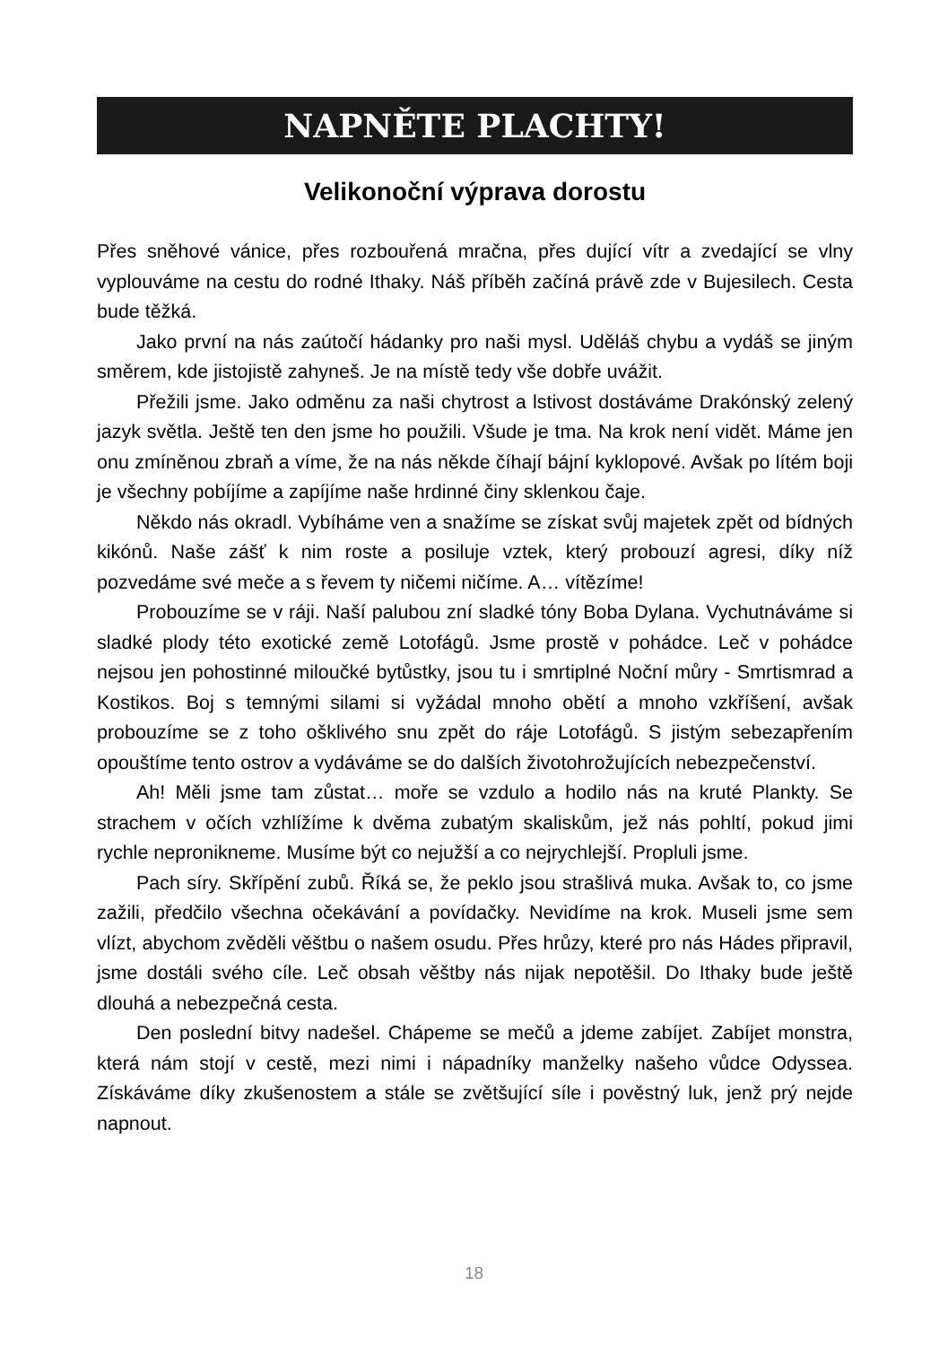NAPNĚTE PLACHTY!
Velikonoční výprava dorostu
Přes sněhové vánice, přes rozbouřená mračna, přes dující vítr a zvedající se vlny vyplouváme na cestu do rodné Ithaky. Náš příběh začíná právě zde v Bujesilech. Cesta bude těžká.
Jako první na nás zaútočí hádanky pro naši mysl. Uděláš chybu a vydáš se jiným směrem, kde jistojistě zahyneš. Je na místě tedy vše dobře uvážit.
Přežili jsme. Jako odměnu za naši chytrost a lstivost dostáváme Drakónský zelený jazyk světla. Ještě ten den jsme ho použili. Všude je tma. Na krok není vidět. Máme jen onu zmíněnou zbraň a víme, že na nás někde číhají bájní kyklopové. Avšak po lítém boji je všechny pobíjíme a zapíjíme naše hrdinné činy sklenkou čaje.
Někdo nás okradl. Vybíháme ven a snažíme se získat svůj majetek zpět od bídných kikónů. Naše zášť k nim roste a posiluje vztek, který probouzí agresi, díky níž pozvedáme své meče a s řevem ty ničemi ničíme. A… vítězíme!
Probouzíme se v ráji. Naší palubou zní sladké tóny Boba Dylana. Vychutnáváme si sladké plody této exotické země Lotofágů. Jsme prostě v pohádce. Leč v pohádce nejsou jen pohostinné miloučké bytůstky, jsou tu i smrtiplné Noční můry - Smrtismrad a Kostikos. Boj s temnými silami si vyžádal mnoho obětí a mnoho vzkříšení, avšak probouzíme se z toho ošklivého snu zpět do ráje Lotofágů. S jistým sebezapřením opouštíme tento ostrov a vydáváme se do dalších životohrožujících nebezpečenství.
Ah! Měli jsme tam zůstat… moře se vzdulo a hodilo nás na kruté Plankty. Se strachem v očích vzhlížíme k dvěma zubatým skaliskům, jež nás pohltí, pokud jimi rychle nepronikneme. Musíme být co nejužší a co nejrychlejší. Propluli jsme.
Pach síry. Skřípění zubů. Říká se, že peklo jsou strašlivá muka. Avšak to, co jsme zažili, předčilo všechna očekávání a povídačky. Nevidíme na krok. Museli jsme sem vlízt, abychom zvěděli věštbu o našem osudu. Přes hrůzy, které pro nás Hádes připravil, jsme dostáli svého cíle. Leč obsah věštby nás nijak nepotěšil. Do Ithaky bude ještě dlouhá a nebezpečná cesta.
Den poslední bitvy nadešel. Chápeme se mečů a jdeme zabíjet. Zabíjet monstra, která nám stojí v cestě, mezi nimi i nápadníky manželky našeho vůdce Odyssea. Získáváme díky zkušenostem a stále se zvětšující síle i pověstný luk, jenž prý nejde napnout.
18